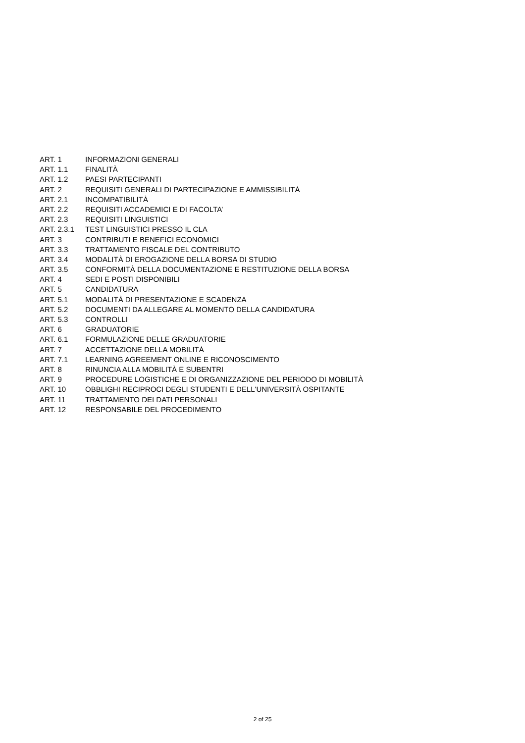| ART. 1 | INFORMAZIONI GENERALI |
| ART. 1.1 | FINALITÀ |
| ART. 1.2 | PAESI PARTECIPANTI |
| ART. 2 | REQUISITI GENERALI DI PARTECIPAZIONE E AMMISSIBILITÀ |
| ART. 2.1 | INCOMPATIBILITÀ |
| ART. 2.2 | REQUISITI ACCADEMICI E DI FACOLTA’ |
| ART. 2.3 | REQUISITI LINGUISTICI |
| ART. 2.3.1 | TEST LINGUISTICI PRESSO IL CLA |
| ART. 3 | CONTRIBUTI E BENEFICI ECONOMICI |
| ART. 3.3 | TRATTAMENTO FISCALE DEL CONTRIBUTO |
| ART. 3.4 | MODALITÀ DI EROGAZIONE DELLA BORSA DI STUDIO |
| ART. 3.5 | CONFORMITÀ DELLA DOCUMENTAZIONE E RESTITUZIONE DELLA BORSA |
| ART. 4 | SEDI E POSTI DISPONIBILI |
| ART. 5 | CANDIDATURA |
| ART. 5.1 | MODALITÀ DI PRESENTAZIONE E SCADENZA |
| ART. 5.2 | DOCUMENTI DA ALLEGARE AL MOMENTO DELLA CANDIDATURA |
| ART. 5.3 | CONTROLLI |
| ART. 6 | GRADUATORIE |
| ART. 6.1 | FORMULAZIONE DELLE GRADUATORIE |
| ART. 7 | ACCETTAZIONE DELLA MOBILITÀ |
| ART. 7.1 | LEARNING AGREEMENT ONLINE E RICONOSCIMENTO |
| ART. 8 | RINUNCIA ALLA MOBILITÀ E SUBENTRI |
| ART. 9 | PROCEDURE LOGISTICHE E DI ORGANIZZAZIONE DEL PERIODO DI MOBILITÀ |
| ART. 10 | OBBLIGHI RECIPROCI DEGLI STUDENTI E DELL'UNIVERSITÀ OSPITANTE |
| ART. 11 | TRATTAMENTO DEI DATI PERSONALI |
| ART. 12 | RESPONSABILE DEL PROCEDIMENTO |
2 of 25